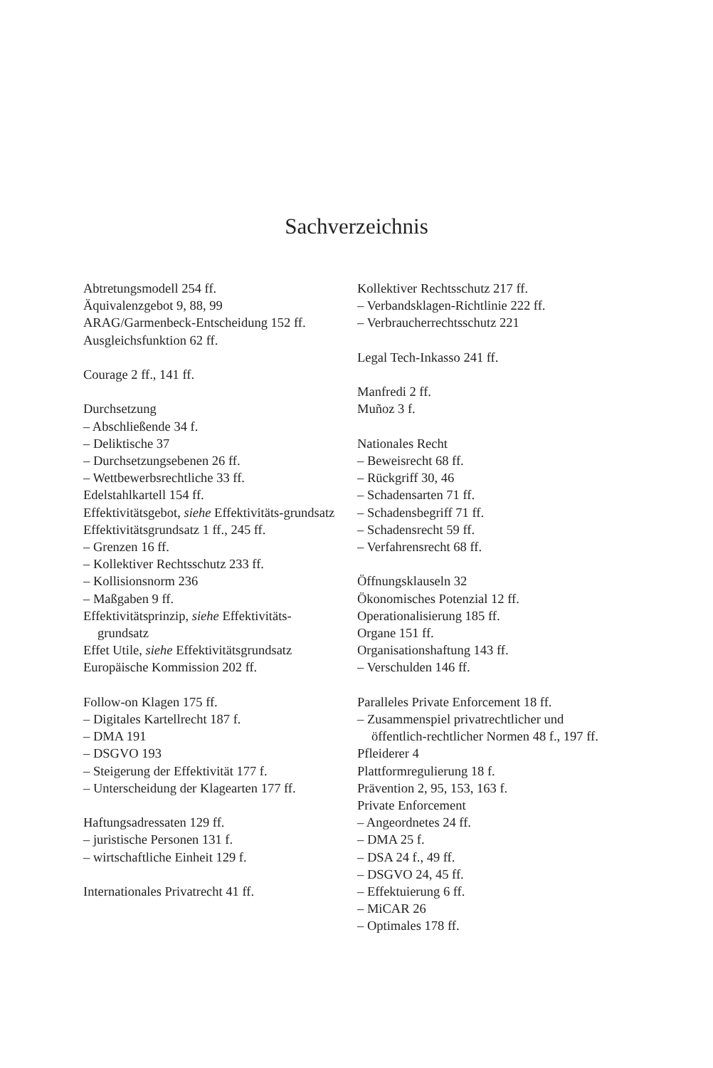Sachverzeichnis
Abtretungsmodell 254 ff.
Äquivalenzgebot 9, 88, 99
ARAG/Garmenbeck-Entscheidung 152 ff.
Ausgleichsfunktion 62 ff.
Courage 2 ff., 141 ff.
Durchsetzung
– Abschließende 34 f.
– Deliktische 37
– Durchsetzungsebenen 26 ff.
– Wettbewerbsrechtliche 33 ff.
Edelstahlkartell 154 ff.
Effektivitätsgebot, siehe Effektivitäts-grundsatz
Effektivitätsgrundsatz 1 ff., 245 ff.
– Grenzen 16 ff.
– Kollektiver Rechtsschutz 233 ff.
– Kollisionsnorm 236
– Maßgaben 9 ff.
Effektivitätsprinzip, siehe Effektivitäts-grundsatz
Effet Utile, siehe Effektivitätsgrundsatz
Europäische Kommission 202 ff.
Follow-on Klagen 175 ff.
– Digitales Kartellrecht 187 f.
– DMA 191
– DSGVO 193
– Steigerung der Effektivität 177 f.
– Unterscheidung der Klagearten 177 ff.
Haftungsadressaten 129 ff.
– juristische Personen 131 f.
– wirtschaftliche Einheit 129 f.
Internationales Privatrecht 41 ff.
Kollektiver Rechtsschutz 217 ff.
– Verbandsklagen-Richtlinie 222 ff.
– Verbraucherrechtsschutz 221
Legal Tech-Inkasso 241 ff.
Manfredi 2 ff.
Muñoz 3 f.
Nationales Recht
– Beweisrecht 68 ff.
– Rückgriff 30, 46
– Schadensarten 71 ff.
– Schadensbegriff 71 ff.
– Schadensrecht 59 ff.
– Verfahrensrecht 68 ff.
Öffnungsklauseln 32
Ökonomisches Potenzial 12 ff.
Operationalisierung 185 ff.
Organe 151 ff.
Organisationshaftung 143 ff.
– Verschulden 146 ff.
Paralleles Private Enforcement 18 ff.
– Zusammenspiel privatrechtlicher und öffentlich-rechtlicher Normen 48 f., 197 ff.
Pfleiderer 4
Plattformregulierung 18 f.
Prävention 2, 95, 153, 163 f.
Private Enforcement
– Angeordnetes 24 ff.
– DMA 25 f.
– DSA 24 f., 49 ff.
– DSGVO 24, 45 ff.
– Effektuierung 6 ff.
– MiCAR 26
– Optimales 178 ff.